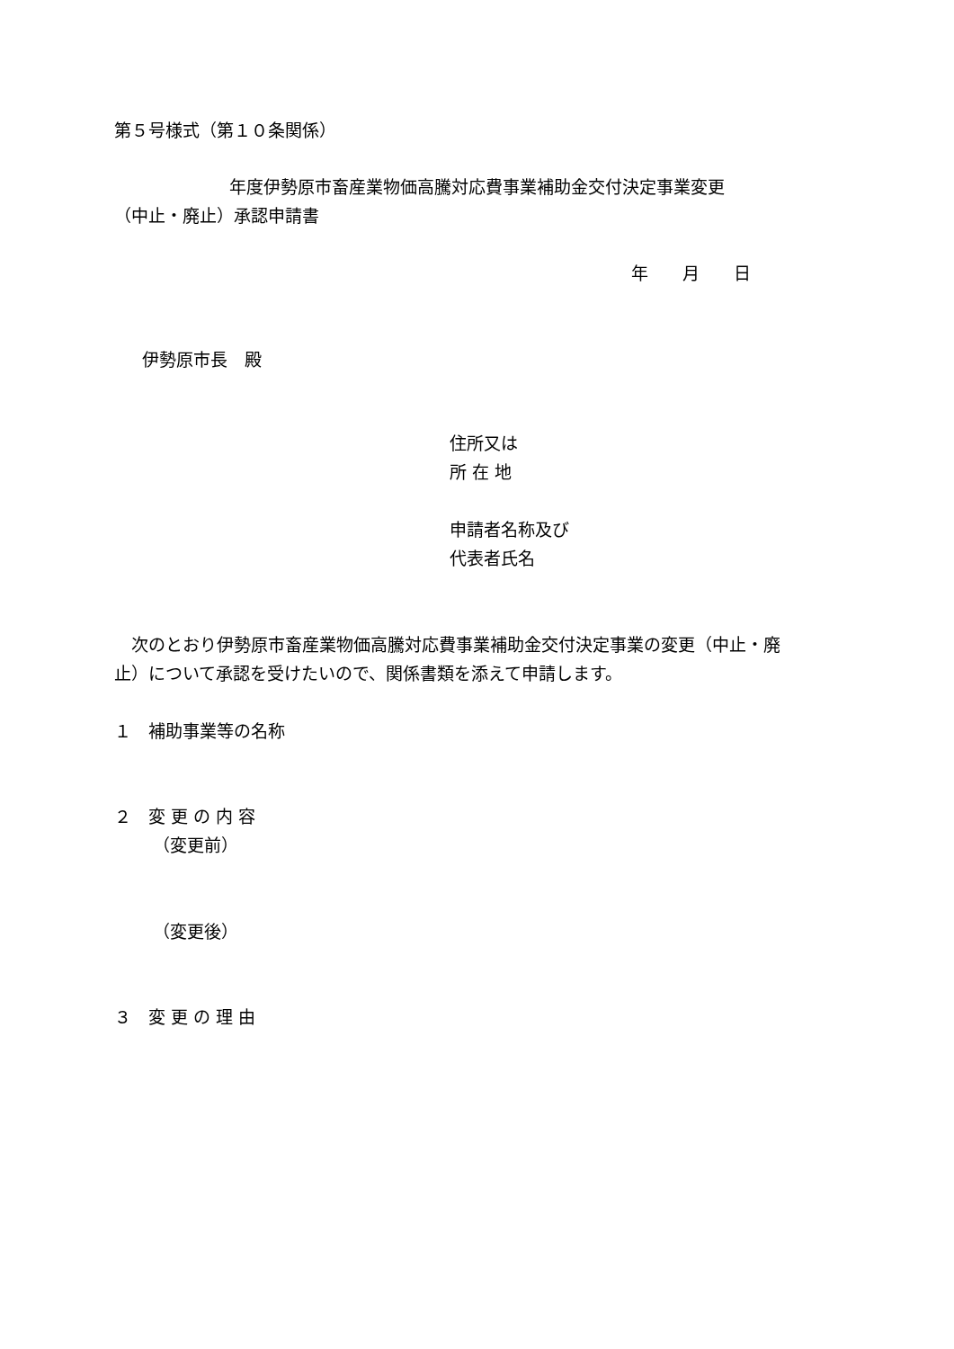第５号様式（第１０条関係）
年度伊勢原市畜産業物価高騰対応費事業補助金交付決定事業変更
（中止・廃止）承認申請書
年　　月　　日
伊勢原市長　殿
住所又は
所 在 地
申請者名称及び
代表者氏名
　次のとおり伊勢原市畜産業物価高騰対応費事業補助金交付決定事業の変更（中止・廃
止）について承認を受けたいので、関係書類を添えて申請します。
１　補助事業等の名称
２　変 更 の 内 容
（変更前）
（変更後）
３　変 更 の 理 由